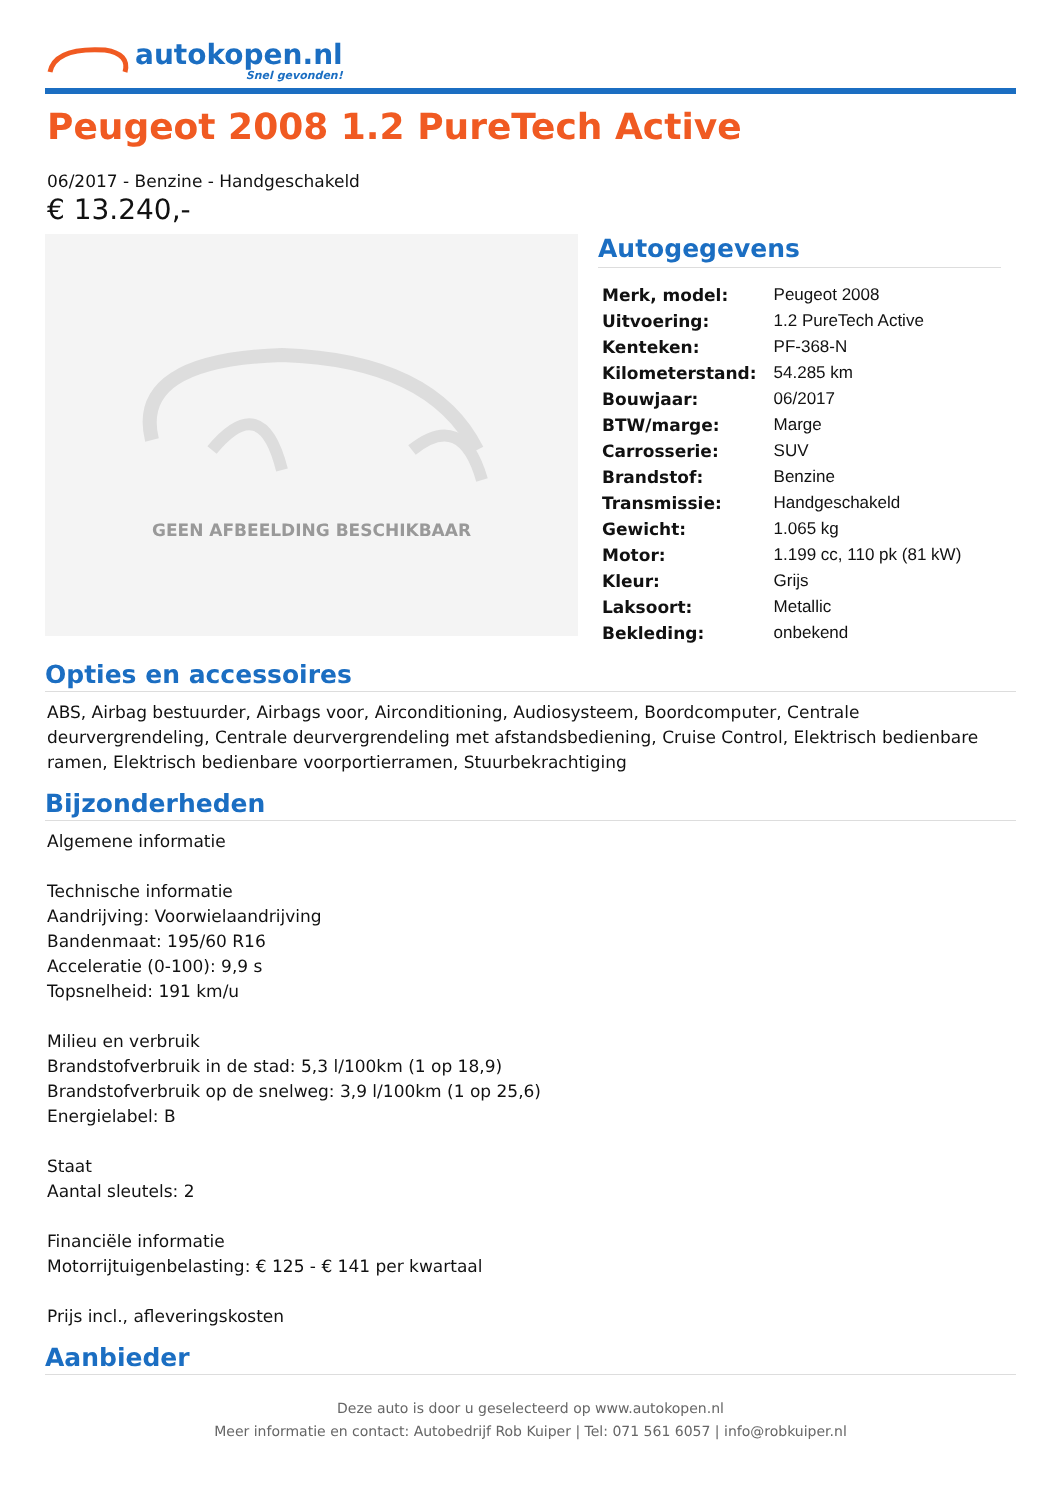autokopen.nl
Snel gevonden!
Peugeot 2008 1.2 PureTech Active
06/2017 - Benzine - Handgeschakeld
€ 13.240,-
GEEN AFBEELDING BESCHIKBAAR
Autogegevens
| Merk, model: | Peugeot 2008 |
| Uitvoering: | 1.2 PureTech Active |
| Kenteken: | PF-368-N |
| Kilometerstand: | 54.285 km |
| Bouwjaar: | 06/2017 |
| BTW/marge: | Marge |
| Carrosserie: | SUV |
| Brandstof: | Benzine |
| Transmissie: | Handgeschakeld |
| Gewicht: | 1.065 kg |
| Motor: | 1.199 cc, 110 pk (81 kW) |
| Kleur: | Grijs |
| Laksoort: | Metallic |
| Bekleding: | onbekend |
Opties en accessoires
ABS, Airbag bestuurder, Airbags voor, Airconditioning, Audiosysteem, Boordcomputer, Centrale deurvergrendeling, Centrale deurvergrendeling met afstandsbediening, Cruise Control, Elektrisch bedienbare ramen, Elektrisch bedienbare voorportierramen, Stuurbekrachtiging
Bijzonderheden
Algemene informatie
Technische informatie
Aandrijving: Voorwielaandrijving
Bandenmaat: 195/60 R16
Acceleratie (0-100): 9,9 s
Topsnelheid: 191 km/u
Milieu en verbruik
Brandstofverbruik in de stad: 5,3 l/100km (1 op 18,9)
Brandstofverbruik op de snelweg: 3,9 l/100km (1 op 25,6)
Energielabel: B
Staat
Aantal sleutels: 2
Financiële informatie
Motorrijtuigenbelasting: € 125 - € 141 per kwartaal
Prijs incl., afleveringskosten
Aanbieder
Deze auto is door u geselecteerd op www.autokopen.nl
Meer informatie en contact: Autobedrijf Rob Kuiper | Tel: 071 561 6057 | info@robkuiper.nl